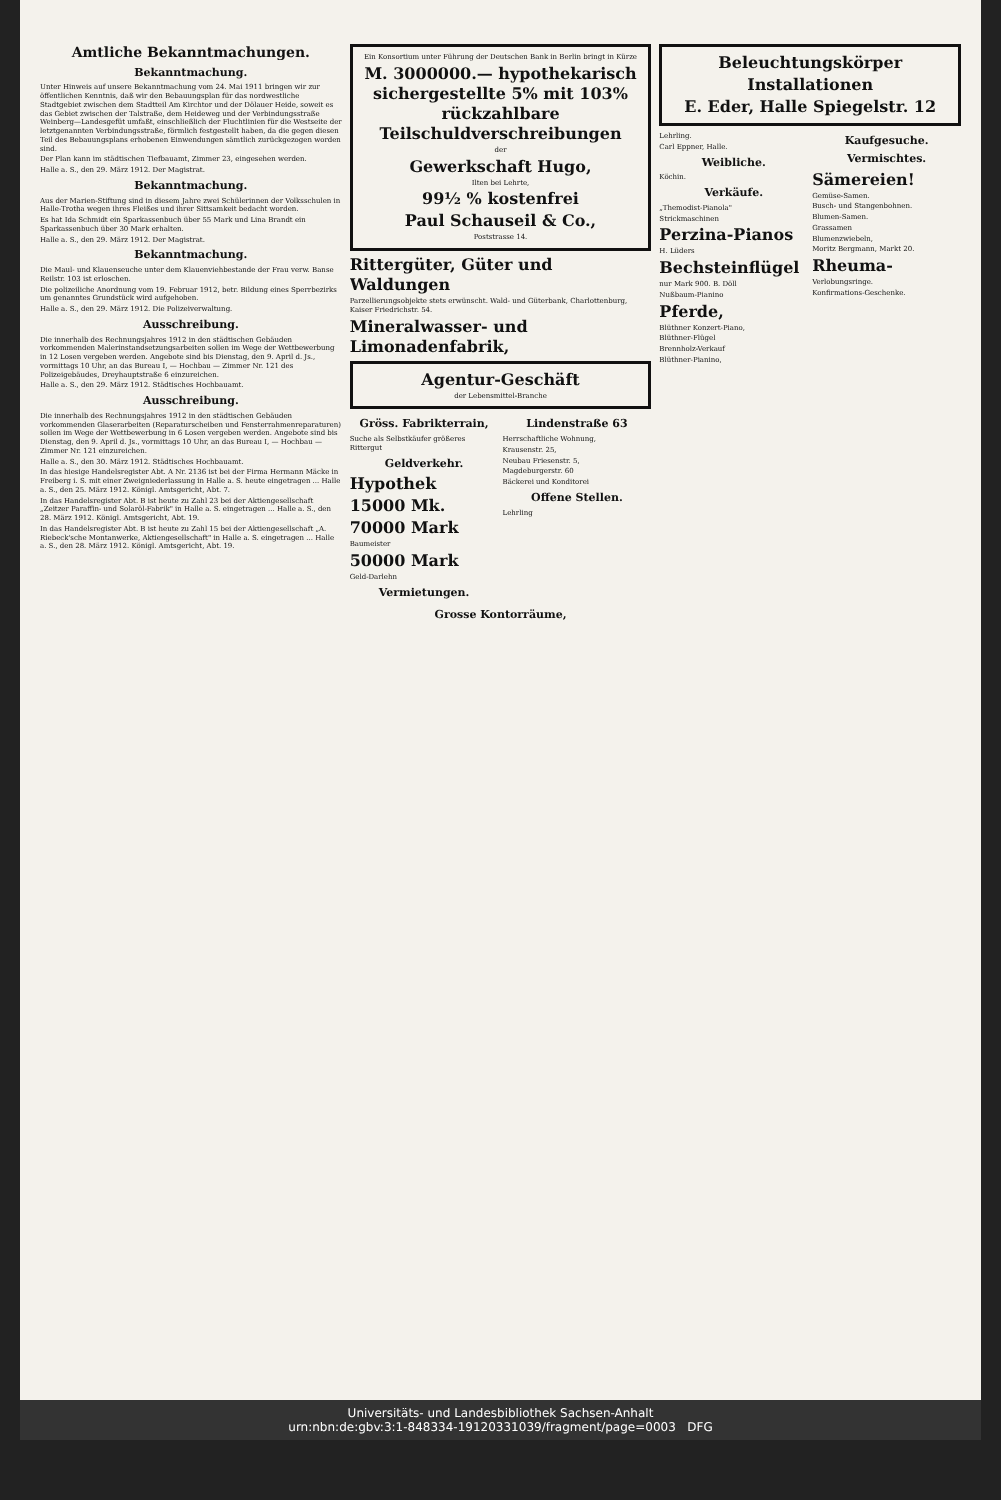Amtliche Bekanntmachungen.
Bekanntmachung.
Unter Hinweis auf unsere Bekanntmachung vom 24. Mai 1911 bringen wir zur öffentlichen Kenntnis, daß wir den Bebauungsplan für das nordwestliche Stadtgebiet zwischen dem Stadtteil Am Kirchtor und der Dölauer Heide, soweit es das Gebiet zwischen der Talstraße, dem Heideweg und der Verbindungsstraße Weinberg—Landesgefüt umfaßt, einschließlich der Fluchtlinien für die Westseite der letztgenannten Verbindungsstraße, förmlich festgestellt haben, da die gegen diesen Teil des Bebauungsplans erhobenen Einwendungen sämtlich zurückgezogen worden sind.
Der Plan kann im städtischen Tiefbauamt, Zimmer 23, eingesehen werden.
Halle a. S., den 29. März 1912. Der Magistrat.
Bekanntmachung.
Aus der Marien-Stiftung sind in diesem Jahre zwei Schülerinnen der Volksschulen in Halle-Trotha wegen ihres Fleißes und ihrer Sittsamkeit bedacht worden.
Es hat Ida Schmidt ein Sparkassenbuch über 55 Mark und Lina Brandt ein Sparkassenbuch über 30 Mark erhalten.
Halle a. S., den 29. März 1912. Der Magistrat.
Bekanntmachung.
Die Maul- und Klauenseuche unter dem Klauenviehbestande der Frau verw. Banse Reilstr. 103 ist erloschen.
Die polizeiliche Anordnung vom 19. Februar 1912, betr. Bildung eines Sperrbezirks um genanntes Grundstück wird aufgehoben.
Halle a. S., den 29. März 1912. Die Polizeiverwaltung.
Ausschreibung.
Die innerhalb des Rechnungsjahres 1912 in den städtischen Gebäuden vorkommenden Malerinstandsetzungsarbeiten sollen im Wege der Wettbewerbung in 12 Losen vergeben werden. Angebote sind bis Dienstag, den 9. April d. Js., vormittags 10 Uhr, an das Bureau I, — Hochbau — Zimmer Nr. 121 des Polizeigebäudes, Dreyhauptstraße 6 einzureichen.
Halle a. S., den 29. März 1912. Städtisches Hochbauamt.
Ausschreibung.
Die innerhalb des Rechnungsjahres 1912 in den städtischen Gebäuden vorkommenden Glaserarbeiten (Reparaturscheiben und Fensterrahmenreparaturen) sollen im Wege der Wettbewerbung in 6 Losen vergeben werden. Angebote sind bis Dienstag, den 9. April d. Js., vormittags 10 Uhr, an das Bureau I, — Hochbau — Zimmer Nr. 121 einzureichen.
Halle a. S., den 30. März 1912. Städtisches Hochbauamt.
In das hiesige Handelsregister Abt. A Nr. 2136 ist bei der Firma Hermann Mäcke in Freiberg i. S. mit einer Zweigniederlassung in Halle a. S. heute eingetragen ... Halle a. S., den 25. März 1912. Königl. Amtsgericht, Abt. 7.
In das Handelsregister Abt. B ist heute zu Zahl 23 bei der Aktiengesellschaft „Zeitzer Paraffin- und Solaröl-Fabrik" in Halle a. S. eingetragen ... Halle a. S., den 28. März 1912. Königl. Amtsgericht, Abt. 19.
In das Handelsregister Abt. B ist heute zu Zahl 15 bei der Aktiengesellschaft „A. Riebeck'sche Montanwerke, Aktiengesellschaft" in Halle a. S. eingetragen ... Halle a. S., den 28. März 1912. Königl. Amtsgericht, Abt. 19.
Ein Konsortium unter Führung der Deutschen Bank in Berlin bringt in Kürze
M. 3000000.— hypothekarisch sichergestellte 5% mit 103% rückzahlbare Teilschuldverschreibungen
der
Gewerkschaft Hugo,
Ilten bei Lehrte,
99½ % kostenfrei
Paul Schauseil & Co.,
Poststrasse 14.
Rittergüter, Güter und Waldungen
Parzellierungsobjekte stets erwünscht. Wald- und Güterbank, Charlottenburg, Kaiser Friedrichstr. 54.
Mineralwasser- und Limonadenfabrik,
Agentur-Geschäft
der Lebensmittel-Branche
Gröss. Fabrikterrain,
Suche als Selbstkäufer größeres Rittergut
Geldverkehr.
Hypothek
15000 Mk.
70000 Mark
Baumeister
50000 Mark
Geld-Darlehn
Vermietungen.
Lindenstraße 63
Herrschaftliche Wohnung,
Krausenstr. 25,
Neubau Friesenstr. 5,
Magdeburgerstr. 60
Bäckerei und Konditorei
Offene Stellen.
Lehrling
Grosse Kontorräume,
Beleuchtungskörper
Installationen
E. Eder, Halle Spiegelstr. 12
Lehrling.
Carl Eppner, Halle.
Weibliche.
Köchin.
Verkäufe.
„Themodist-Pianola"
Strickmaschinen
Perzina-Pianos
H. Lüders
Bechsteinflügel
nur Mark 900. B. Döll
Nußbaum-Pianino
Pferde,
Blüthner Konzert-Piano,
Blüthner-Flügel
Brennholz-Verkauf
Blüthner-Pianino,
Kaufgesuche.
Vermischtes.
Sämereien!
Gemüse-Samen.
Busch- und Stangenbohnen.
Blumen-Samen.
Grassamen
Blumenzwiebeln,
Moritz Bergmann, Markt 20.
Rheuma-
Verlobungsringe.
Konfirmations-Geschenke.
Universitäts- und Landesbibliothek Sachsen-Anhalt
urn:nbn:de:gbv:3:1-848334-19120331039/fragment/page=0003 DFG